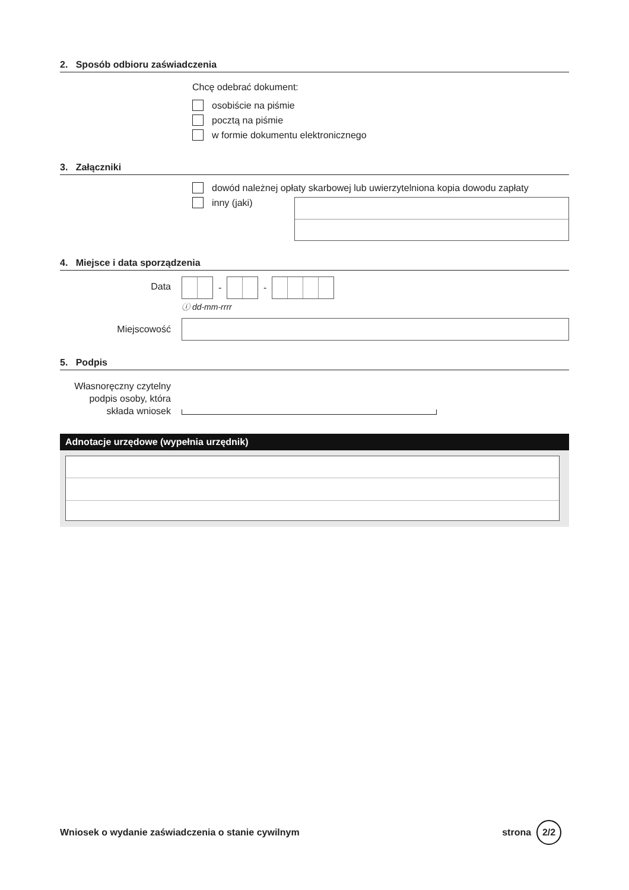2. Sposób odbioru zaświadczenia
Chcę odebrać dokument:
osobiście na piśmie
pocztą na piśmie
w formie dokumentu elektronicznego
3. Załączniki
dowód należnej opłaty skarbowej lub uwierzytelniona kopia dowodu zapłaty
inny (jaki)
4. Miejsce i data sporządzenia
Data
- -
ⓘ dd-mm-rrrr
Miejscowość
5. Podpis
Własnoręczny czytelny podpis osoby, która składa wniosek
Adnotacje urzędowe (wypełnia urzędnik)
Wniosek o wydanie zaświadczenia o stanie cywilnym strona 2/2